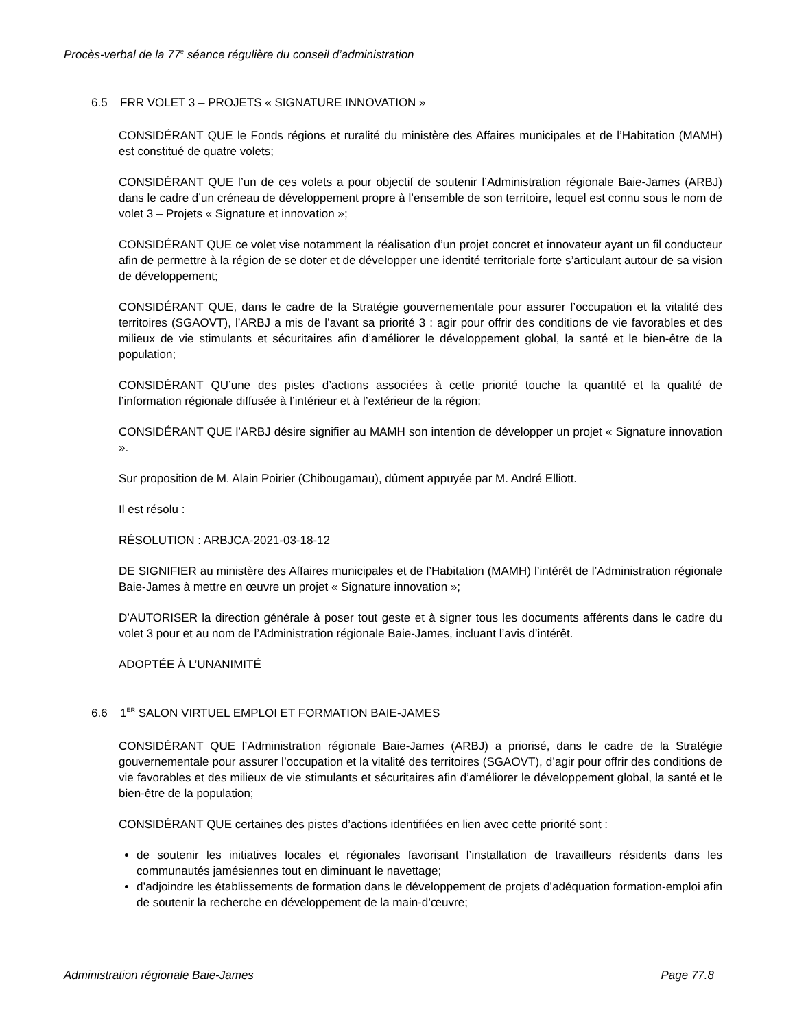Procès-verbal de la 77<sup>e</sup> séance régulière du conseil d’administration
6.5 FRR VOLET 3 – PROJETS « SIGNATURE INNOVATION »
CONSIDÉRANT QUE le Fonds régions et ruralité du ministère des Affaires municipales et de l’Habitation (MAMH) est constitué de quatre volets;
CONSIDÉRANT QUE l’un de ces volets a pour objectif de soutenir l’Administration régionale Baie-James (ARBJ) dans le cadre d’un créneau de développement propre à l’ensemble de son territoire, lequel est connu sous le nom de volet 3 – Projets « Signature et innovation »;
CONSIDÉRANT QUE ce volet vise notamment la réalisation d’un projet concret et innovateur ayant un fil conducteur afin de permettre à la région de se doter et de développer une identité territoriale forte s’articulant autour de sa vision de développement;
CONSIDÉRANT QUE, dans le cadre de la Stratégie gouvernementale pour assurer l’occupation et la vitalité des territoires (SGAOVT), l’ARBJ a mis de l’avant sa priorité 3 : agir pour offrir des conditions de vie favorables et des milieux de vie stimulants et sécuritaires afin d’améliorer le développement global, la santé et le bien-être de la population;
CONSIDÉRANT QU’une des pistes d’actions associées à cette priorité touche la quantité et la qualité de l’information régionale diffusée à l’intérieur et à l’extérieur de la région;
CONSIDÉRANT QUE l’ARBJ désire signifier au MAMH son intention de développer un projet « Signature innovation ».
Sur proposition de M. Alain Poirier (Chibougamau), dûment appuyée par M. André Elliott.
Il est résolu :
RÉSOLUTION : ARBJCA-2021-03-18-12
DE SIGNIFIER au ministère des Affaires municipales et de l’Habitation (MAMH) l’intérêt de l’Administration régionale Baie-James à mettre en œuvre un projet « Signature innovation »;
D’AUTORISER la direction générale à poser tout geste et à signer tous les documents afférents dans le cadre du volet 3 pour et au nom de l’Administration régionale Baie-James, incluant l’avis d’intérêt.
ADOPTÉE À L’UNANIMITÉ
6.6 1<sup>ER</sup> SALON VIRTUEL EMPLOI ET FORMATION BAIE-JAMES
CONSIDÉRANT QUE l’Administration régionale Baie-James (ARBJ) a priorisé, dans le cadre de la Stratégie gouvernementale pour assurer l’occupation et la vitalité des territoires (SGAOVT), d’agir pour offrir des conditions de vie favorables et des milieux de vie stimulants et sécuritaires afin d’améliorer le développement global, la santé et le bien-être de la population;
CONSIDÉRANT QUE certaines des pistes d’actions identifiées en lien avec cette priorité sont :
de soutenir les initiatives locales et régionales favorisant l’installation de travailleurs résidents dans les communautés jamésiennes tout en diminuant le navettage;
d’adjoindre les établissements de formation dans le développement de projets d’adéquation formation-emploi afin de soutenir la recherche en développement de la main-d’œuvre;
Administration régionale Baie-James Page 77.8